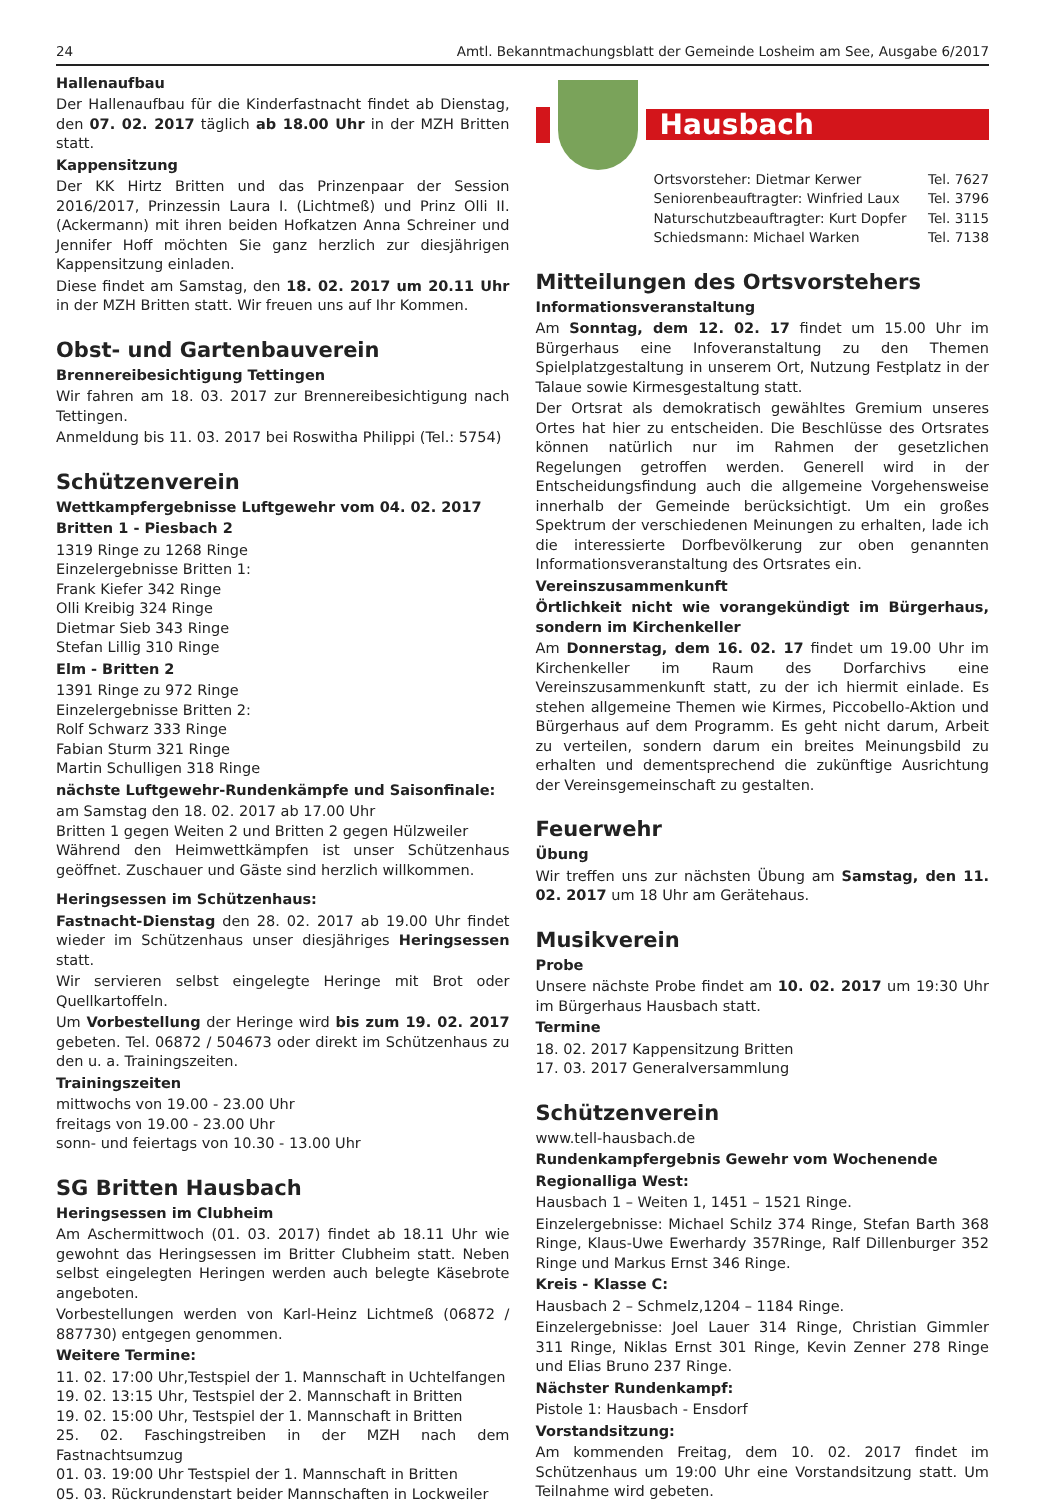24 Amtl. Bekanntmachungsblatt der Gemeinde Losheim am See, Ausgabe 6/2017
Hallenaufbau
Der Hallenaufbau für die Kinderfastnacht findet ab Dienstag, den 07. 02. 2017 täglich ab 18.00 Uhr in der MZH Britten statt.
Kappensitzung
Der KK Hirtz Britten und das Prinzenpaar der Session 2016/2017, Prinzessin Laura I. (Lichtmeß) und Prinz Olli II.(Ackermann) mit ihren beiden Hofkatzen Anna Schreiner und Jennifer Hoff möchten Sie ganz herzlich zur diesjährigen Kappensitzung einladen.
Diese findet am Samstag, den 18. 02. 2017 um 20.11 Uhr in der MZH Britten statt. Wir freuen uns auf Ihr Kommen.
Obst- und Gartenbauverein
Brennereibesichtigung Tettingen
Wir fahren am 18. 03. 2017 zur Brennereibesichtigung nach Tettingen.
Anmeldung bis 11. 03. 2017 bei Roswitha Philippi (Tel.: 5754)
Schützenverein
Wettkampfergebnisse Luftgewehr vom 04. 02. 2017
Britten 1 - Piesbach 2
1319 Ringe zu 1268 Ringe
Einzelergebnisse Britten 1:
Frank Kiefer 342 Ringe
Olli Kreibig 324 Ringe
Dietmar Sieb 343 Ringe
Stefan Lillig 310 Ringe
Elm - Britten 2
1391 Ringe zu 972 Ringe
Einzelergebnisse Britten 2:
Rolf Schwarz 333 Ringe
Fabian Sturm 321 Ringe
Martin Schulligen 318 Ringe
nächste Luftgewehr-Rundenkämpfe und Saisonfinale:
am Samstag den 18. 02. 2017 ab 17.00 Uhr
Britten 1 gegen Weiten 2 und Britten 2 gegen Hülzweiler
Während den Heimwettkämpfen ist unser Schützenhaus geöffnet. Zuschauer und Gäste sind herzlich willkommen.
Heringsessen im Schützenhaus:
Fastnacht-Dienstag den 28. 02. 2017 ab 19.00 Uhr findet wieder im Schützenhaus unser diesjähriges Heringsessen statt.
Wir servieren selbst eingelegte Heringe mit Brot oder Quellkartoffeln.
Um Vorbestellung der Heringe wird bis zum 19. 02. 2017 gebeten. Tel. 06872 / 504673 oder direkt im Schützenhaus zu den u. a. Trainingszeiten.
Trainingszeiten
mittwochs von 19.00 - 23.00 Uhr
freitags von 19.00 - 23.00 Uhr
sonn- und feiertags von 10.30 - 13.00 Uhr
SG Britten Hausbach
Heringsessen im Clubheim
Am Aschermittwoch (01. 03. 2017) findet ab 18.11 Uhr wie gewohnt das Heringsessen im Britter Clubheim statt. Neben selbst eingelegten Heringen werden auch belegte Käsebrote angeboten.
Vorbestellungen werden von Karl-Heinz Lichtmeß (06872 / 887730) entgegen genommen.
Weitere Termine:
11. 02. 17:00 Uhr,Testspiel der 1. Mannschaft in Uchtelfangen
19. 02. 13:15 Uhr, Testspiel der 2. Mannschaft in Britten
19. 02. 15:00 Uhr, Testspiel der 1. Mannschaft in Britten
25. 02. Faschingstreiben in der MZH nach dem Fastnachtsumzug
01. 03. 19:00 Uhr Testspiel der 1. Mannschaft in Britten
05. 03. Rückrundenstart beider Mannschaften in Lockweiler
Hausbach
Ortsvorsteher: Dietmar Kerwer Tel. 7627
Seniorenbeauftragter: Winfried Laux Tel. 3796
Naturschutzbeauftragter: Kurt Dopfer Tel. 3115
Schiedsmann: Michael Warken Tel. 7138
Mitteilungen des Ortsvorstehers
Informationsveranstaltung
Am Sonntag, dem 12. 02. 17 findet um 15.00 Uhr im Bürgerhaus eine Infoveranstaltung zu den Themen Spielplatzgestaltung in unserem Ort, Nutzung Festplatz in der Talaue sowie Kirmesgestaltung statt.
Der Ortsrat als demokratisch gewähltes Gremium unseres Ortes hat hier zu entscheiden. Die Beschlüsse des Ortsrates können natürlich nur im Rahmen der gesetzlichen Regelungen getroffen werden. Generell wird in der Entscheidungsfindung auch die allgemeine Vorgehensweise innerhalb der Gemeinde berücksichtigt. Um ein großes Spektrum der verschiedenen Meinungen zu erhalten, lade ich die interessierte Dorfbevölkerung zur oben genannten Informationsveranstaltung des Ortsrates ein.
Vereinszusammenkunft
Örtlichkeit nicht wie vorangekündigt im Bürgerhaus, sondern im Kirchenkeller
Am Donnerstag, dem 16. 02. 17 findet um 19.00 Uhr im Kirchenkeller im Raum des Dorfarchivs eine Vereinszusammenkunft statt, zu der ich hiermit einlade. Es stehen allgemeine Themen wie Kirmes, Piccobello-Aktion und Bürgerhaus auf dem Programm. Es geht nicht darum, Arbeit zu verteilen, sondern darum ein breites Meinungsbild zu erhalten und dementsprechend die zukünftige Ausrichtung der Vereinsgemeinschaft zu gestalten.
Feuerwehr
Übung
Wir treffen uns zur nächsten Übung am Samstag, den 11. 02. 2017 um 18 Uhr am Gerätehaus.
Musikverein
Probe
Unsere nächste Probe findet am 10. 02. 2017 um 19:30 Uhr im Bürgerhaus Hausbach statt.
Termine
18. 02. 2017 Kappensitzung Britten
17. 03. 2017 Generalversammlung
Schützenverein
www.tell-hausbach.de
Rundenkampfergebnis Gewehr vom Wochenende
Regionalliga West:
Hausbach 1 – Weiten 1, 1451 – 1521 Ringe.
Einzelergebnisse: Michael Schilz 374 Ringe, Stefan Barth 368 Ringe, Klaus-Uwe Ewerhardy 357Ringe, Ralf Dillenburger 352 Ringe und Markus Ernst 346 Ringe.
Kreis - Klasse C:
Hausbach 2 – Schmelz,1204 – 1184 Ringe.
Einzelergebnisse: Joel Lauer 314 Ringe, Christian Gimmler 311 Ringe, Niklas Ernst 301 Ringe, Kevin Zenner 278 Ringe und Elias Bruno 237 Ringe.
Nächster Rundenkampf:
Pistole 1: Hausbach - Ensdorf
Vorstandsitzung:
Am kommenden Freitag, dem 10. 02. 2017 findet im Schützenhaus um 19:00 Uhr eine Vorstandsitzung statt. Um Teilnahme wird gebeten.